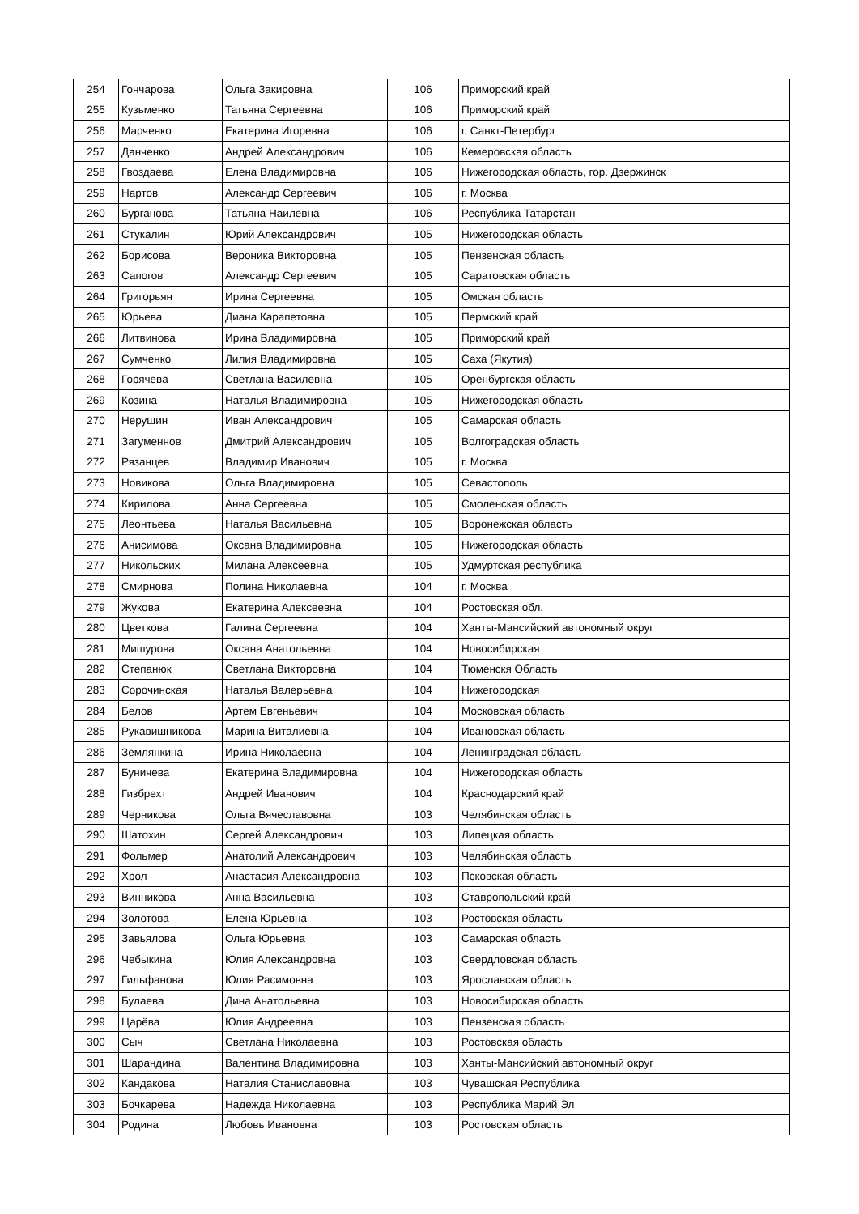| 254 | Гончарова | Ольга Закировна | 106 | Приморский край |
| 255 | Кузьменко | Татьяна Сергеевна | 106 | Приморский край |
| 256 | Марченко | Екатерина Игоревна | 106 | г. Санкт-Петербург |
| 257 | Данченко | Андрей Александрович | 106 | Кемеровская область |
| 258 | Гвоздаева | Елена Владимировна | 106 | Нижегородская область, гор. Дзержинск |
| 259 | Нартов | Александр Сергеевич | 106 | г. Москва |
| 260 | Бурганова | Татьяна Наилевна | 106 | Республика Татарстан |
| 261 | Стукалин | Юрий Александрович | 105 | Нижегородская область |
| 262 | Борисова | Вероника Викторовна | 105 | Пензенская область |
| 263 | Сапогов | Александр Сергеевич | 105 | Саратовская область |
| 264 | Григорьян | Ирина Сергеевна | 105 | Омская область |
| 265 | Юрьева | Диана Карапетовна | 105 | Пермский край |
| 266 | Литвинова | Ирина Владимировна | 105 | Приморский край |
| 267 | Сумченко | Лилия Владимировна | 105 | Саха (Якутия) |
| 268 | Горячева | Светлана Василевна | 105 | Оренбургская область |
| 269 | Козина | Наталья Владимировна | 105 | Нижегородская область |
| 270 | Нерушин | Иван Александрович | 105 | Самарская область |
| 271 | Загуменнов | Дмитрий Александрович | 105 | Волгоградская область |
| 272 | Рязанцев | Владимир Иванович | 105 | г. Москва |
| 273 | Новикова | Ольга Владимировна | 105 | Севастополь |
| 274 | Кирилова | Анна Сергеевна | 105 | Смоленская область |
| 275 | Леонтьева | Наталья Васильевна | 105 | Воронежская область |
| 276 | Анисимова | Оксана Владимировна | 105 | Нижегородская область |
| 277 | Никольских | Милана Алексеевна | 105 | Удмуртская республика |
| 278 | Смирнова | Полина Николаевна | 104 | г. Москва |
| 279 | Жукова | Екатерина Алексеевна | 104 | Ростовская обл. |
| 280 | Цветкова | Галина Сергеевна | 104 | Ханты-Мансийский автономный округ |
| 281 | Мишурова | Оксана Анатольевна | 104 | Новосибирская |
| 282 | Степанюк | Светлана Викторовна | 104 | Тюменскя Область |
| 283 | Сорочинская | Наталья Валерьевна | 104 | Нижегородская |
| 284 | Белов | Артем Евгеньевич | 104 | Московская область |
| 285 | Рукавишникова | Марина Виталиевна | 104 | Ивановская область |
| 286 | Землянкина | Ирина Николаевна | 104 | Ленинградская область |
| 287 | Буничева | Екатерина Владимировна | 104 | Нижегородская область |
| 288 | Гизбрехт | Андрей Иванович | 104 | Краснодарский край |
| 289 | Черникова | Ольга Вячеславовна | 103 | Челябинская область |
| 290 | Шатохин | Сергей Александрович | 103 | Липецкая область |
| 291 | Фольмер | Анатолий Александрович | 103 | Челябинская область |
| 292 | Хрол | Анастасия Александровна | 103 | Псковская область |
| 293 | Винникова | Анна Васильевна | 103 | Ставропольский край |
| 294 | Золотова | Елена Юрьевна | 103 | Ростовская область |
| 295 | Завьялова | Ольга Юрьевна | 103 | Самарская область |
| 296 | Чебыкина | Юлия Александровна | 103 | Свердловская область |
| 297 | Гильфанова | Юлия Расимовна | 103 | Ярославская область |
| 298 | Булаева | Дина Анатольевна | 103 | Новосибирская область |
| 299 | Царёва | Юлия Андреевна | 103 | Пензенская область |
| 300 | Сыч | Светлана Николаевна | 103 | Ростовская область |
| 301 | Шарандина | Валентина Владимировна | 103 | Ханты-Мансийский автономный округ |
| 302 | Кандакова | Наталия Станиславовна | 103 | Чувашская Республика |
| 303 | Бочкарева | Надежда Николаевна | 103 | Республика Марий Эл |
| 304 | Родина | Любовь Ивановна | 103 | Ростовская область |